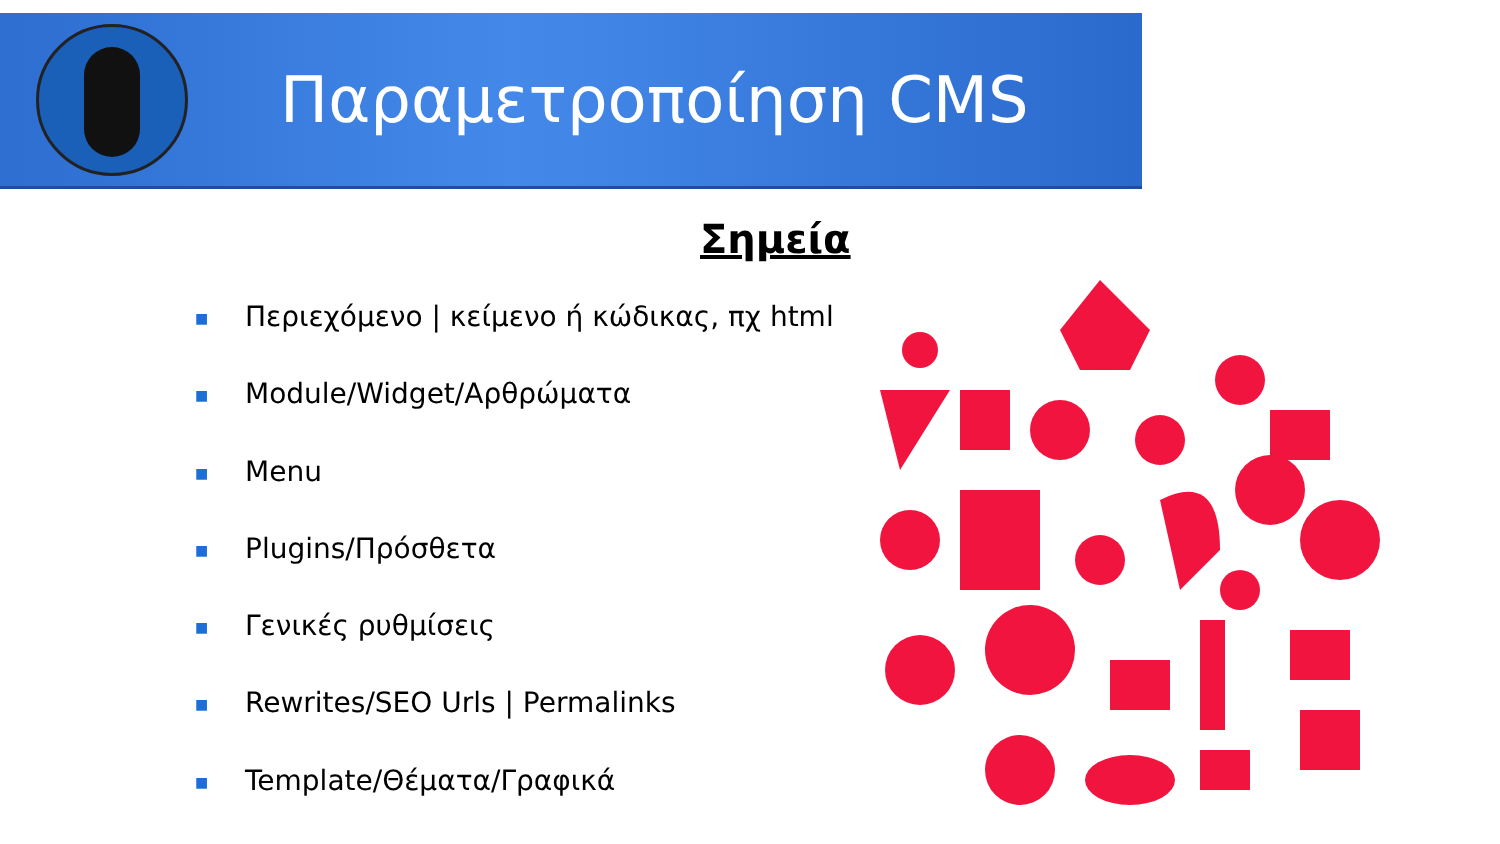Παραμετροποίηση CMS
Σημεία
■ Περιεχόμενο | κείμενο ή κώδικας, πχ html
■ Module/Widget/Αρθρώματα
■ Menu
■ Plugins/Πρόσθετα
■ Γενικές ρυθμίσεις
■ Rewrites/SEO Urls | Permalinks
■ Template/Θέματα/Γραφικά